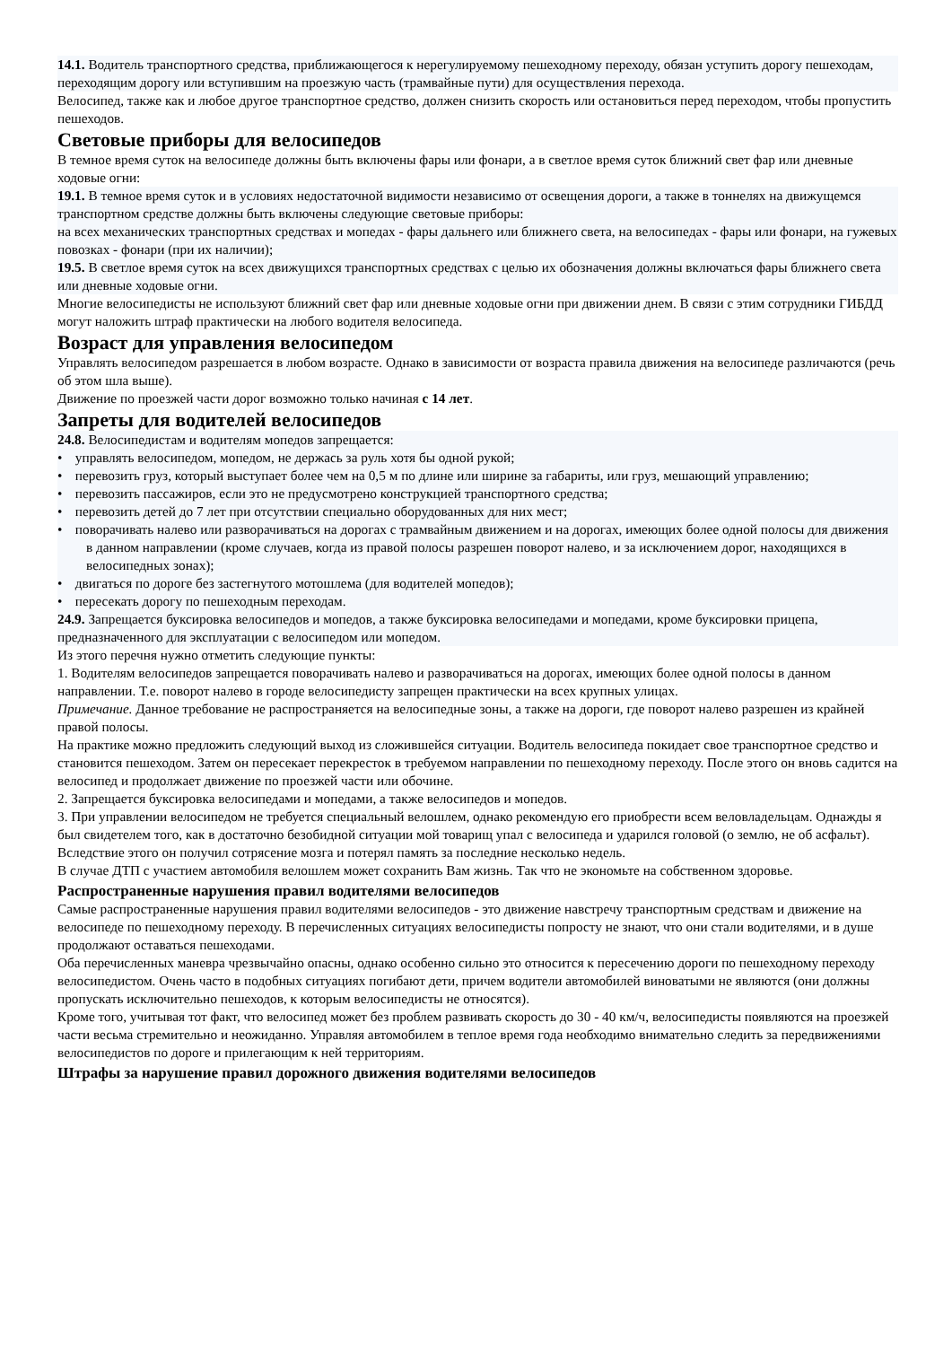14.1. Водитель транспортного средства, приближающегося к нерегулируемому пешеходному переходу, обязан уступить дорогу пешеходам, переходящим дорогу или вступившим на проезжую часть (трамвайные пути) для осуществления перехода.
Велосипед, также как и любое другое транспортное средство, должен снизить скорость или остановиться перед переходом, чтобы пропустить пешеходов.
Световые приборы для велосипедов
В темное время суток на велосипеде должны быть включены фары или фонари, а в светлое время суток ближний свет фар или дневные ходовые огни:
19.1. В темное время суток и в условиях недостаточной видимости независимо от освещения дороги, а также в тоннелях на движущемся транспортном средстве должны быть включены следующие световые приборы:
на всех механических транспортных средствах и мопедах - фары дальнего или ближнего света, на велосипедах - фары или фонари, на гужевых повозках - фонари (при их наличии);
19.5. В светлое время суток на всех движущихся транспортных средствах с целью их обозначения должны включаться фары ближнего света или дневные ходовые огни.
Многие велосипедисты не используют ближний свет фар или дневные ходовые огни при движении днем. В связи с этим сотрудники ГИБДД могут наложить штраф практически на любого водителя велосипеда.
Возраст для управления велосипедом
Управлять велосипедом разрешается в любом возрасте. Однако в зависимости от возраста правила движения на велосипеде различаются (речь об этом шла выше).
Движение по проезжей части дорог возможно только начиная с 14 лет.
Запреты для водителей велосипедов
24.8. Велосипедистам и водителям мопедов запрещается:
• управлять велосипедом, мопедом, не держась за руль хотя бы одной рукой;
• перевозить груз, который выступает более чем на 0,5 м по длине или ширине за габариты, или груз, мешающий управлению;
• перевозить пассажиров, если это не предусмотрено конструкцией транспортного средства;
• перевозить детей до 7 лет при отсутствии специально оборудованных для них мест;
• поворачивать налево или разворачиваться на дорогах с трамвайным движением и на дорогах, имеющих более одной полосы для движения в данном направлении (кроме случаев, когда из правой полосы разрешен поворот налево, и за исключением дорог, находящихся в велосипедных зонах);
• двигаться по дороге без застегнутого мотошлема (для водителей мопедов);
• пересекать дорогу по пешеходным переходам.
24.9. Запрещается буксировка велосипедов и мопедов, а также буксировка велосипедами и мопедами, кроме буксировки прицепа, предназначенного для эксплуатации с велосипедом или мопедом.
Из этого перечня нужно отметить следующие пункты:
1. Водителям велосипедов запрещается поворачивать налево и разворачиваться на дорогах, имеющих более одной полосы в данном направлении. Т.е. поворот налево в городе велосипедисту запрещен практически на всех крупных улицах.
Примечание. Данное требование не распространяется на велосипедные зоны, а также на дороги, где поворот налево разрешен из крайней правой полосы.
На практике можно предложить следующий выход из сложившейся ситуации. Водитель велосипеда покидает свое транспортное средство и становится пешеходом. Затем он пересекает перекресток в требуемом направлении по пешеходному переходу. После этого он вновь садится на велосипед и продолжает движение по проезжей части или обочине.
2. Запрещается буксировка велосипедами и мопедами, а также велосипедов и мопедов.
3. При управлении велосипедом не требуется специальный велошлем, однако рекомендую его приобрести всем веловладельцам. Однажды я был свидетелем того, как в достаточно безобидной ситуации мой товарищ упал с велосипеда и ударился головой (о землю, не об асфальт). Вследствие этого он получил сотрясение мозга и потерял память за последние несколько недель.
В случае ДТП с участием автомобиля велошлем может сохранить Вам жизнь. Так что не экономьте на собственном здоровье.
Распространенные нарушения правил водителями велосипедов
Самые распространенные нарушения правил водителями велосипедов - это движение навстречу транспортным средствам и движение на велосипеде по пешеходному переходу. В перечисленных ситуациях велосипедисты попросту не знают, что они стали водителями, и в душе продолжают оставаться пешеходами.
Оба перечисленных маневра чрезвычайно опасны, однако особенно сильно это относится к пересечению дороги по пешеходному переходу велосипедистом. Очень часто в подобных ситуациях погибают дети, причем водители автомобилей виноватыми не являются (они должны пропускать исключительно пешеходов, к которым велосипедисты не относятся).
Кроме того, учитывая тот факт, что велосипед может без проблем развивать скорость до 30 - 40 км/ч, велосипедисты появляются на проезжей части весьма стремительно и неожиданно. Управляя автомобилем в теплое время года необходимо внимательно следить за передвижениями велосипедистов по дороге и прилегающим к ней территориям.
Штрафы за нарушение правил дорожного движения водителями велосипедов